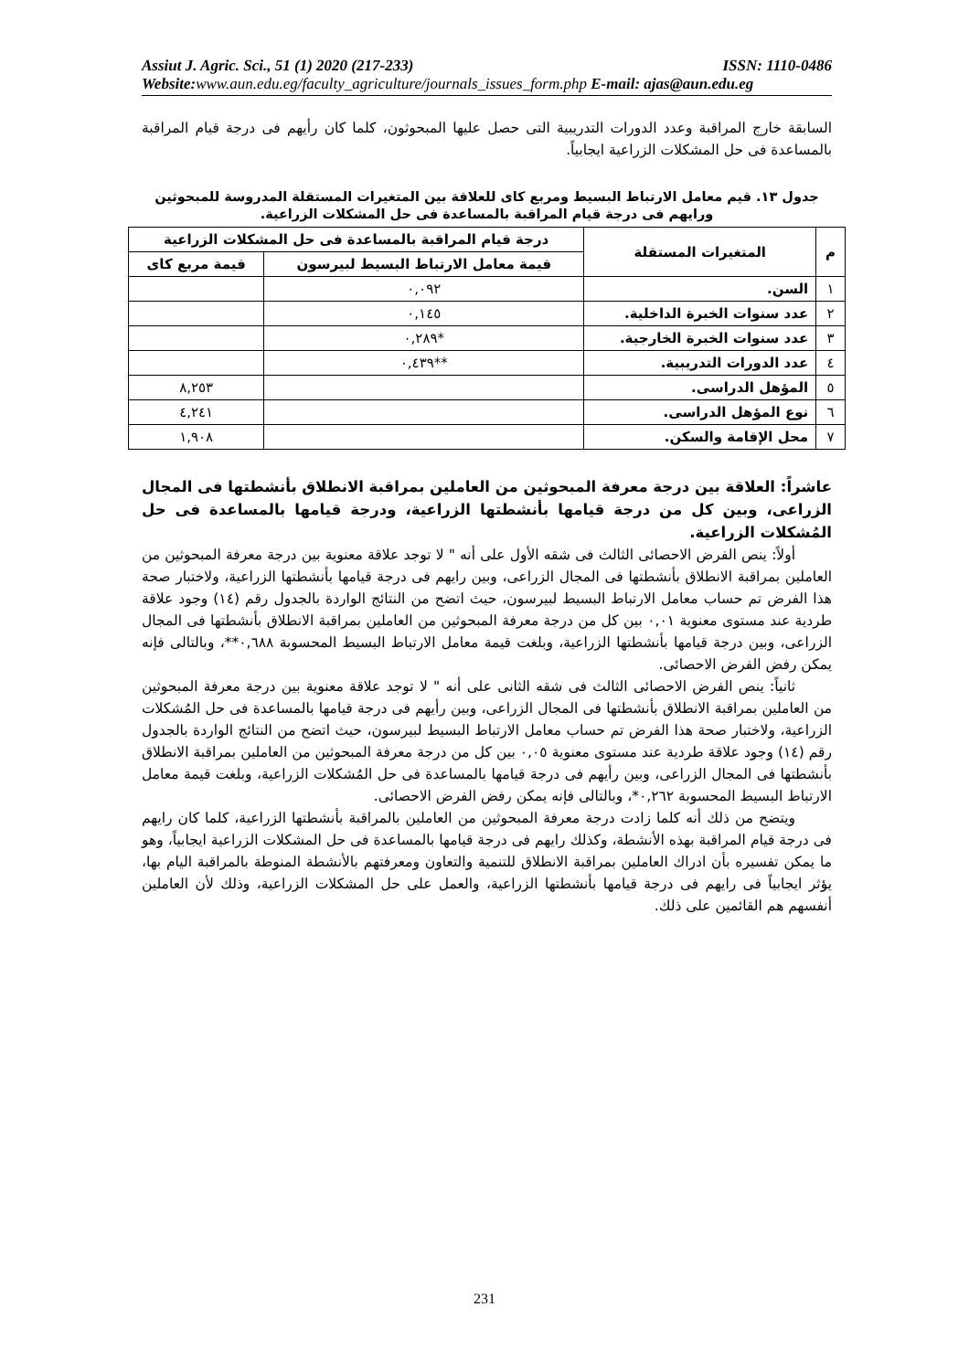Assiut J. Agric. Sci., 51 (1) 2020 (217-233) ISSN: 1110-0486
Website:www.aun.edu.eg/faculty_agriculture/journals_issues_form.php E-mail: ajas@aun.edu.eg
السابقة خارج المراقبة وعدد الدورات التدريبية التى حصل عليها المبحوثون، كلما كان رأيهم فى درجة قيام المراقبة بالمساعدة فى حل المشكلات الزراعية ايجابياً.
جدول ١٣. قيم معامل الارتباط البسيط ومربع كاى للعلاقة بين المتغيرات المستقلة المدروسة للمبحوثين ورايهم فى درجة قيام المراقبة بالمساعدة فى حل المشكلات الزراعية.
| م | المتغيرات المستقلة | درجة قيام المراقبة بالمساعدة فى حل المشكلات الزراعية | |
| --- | --- | --- | --- |
| | | قيمة معامل الارتباط البسيط لبيرسون | قيمة مربع كاى |
| ١ | السن. | ٠,٠٩٢ | |
| ٢ | عدد سنوات الخبرة الداخلية. | ٠,١٤٥ | |
| ٣ | عدد سنوات الخبرة الخارجية. | *٠,٢٨٩ | |
| ٤ | عدد الدورات التدريبية. | **٠,٤٣٩ | |
| ٥ | المؤهل الدراسى. | | ٨,٢٥٣ |
| ٦ | نوع المؤهل الدراسى. | | ٤,٢٤١ |
| ٧ | محل الإقامة والسكن. | | ١,٩٠٨ |
عاشراً: العلاقة بين درجة معرفة المبحوثين من العاملين بمراقبة الانطلاق بأنشطتها فى المجال الزراعى، وبين كل من درجة قيامها بأنشطتها الزراعية، ودرجة قيامها بالمساعدة فى حل المُشكلات الزراعية.
أولاً: ينص الفرض الاحصائى الثالث فى شقه الأول على أنه " لا توجد علاقة معنوية بين درجة معرفة المبحوثين من العاملين بمراقبة الانطلاق بأنشطتها فى المجال الزراعى، وبين رايهم فى درجة قيامها بأنشطتها الزراعية، ولاختبار صحة هذا الفرض تم حساب معامل الارتباط البسيط لبيرسون، حيث اتضح من النتائج الواردة بالجدول رقم (١٤) وجود علاقة طردية عند مستوى معنوية ٠,٠١ بين كل من درجة معرفة المبحوثين من العاملين بمراقبة الانطلاق بأنشطتها فى المجال الزراعى، وبين درجة قيامها بأنشطتها الزراعية، وبلغت قيمة معامل الارتباط البسيط المحسوبة ٠,٦٨٨**، وبالتالى فإنه يمكن رفض الفرض الاحصائى.
ثانياً: ينص الفرض الاحصائى الثالث فى شقه الثانى على أنه " لا توجد علاقة معنوية بين درجة معرفة المبحوثين من العاملين بمراقبة الانطلاق بأنشطتها فى المجال الزراعى، وبين رأيهم فى درجة قيامها بالمساعدة فى حل المُشكلات الزراعية، ولاختبار صحة هذا الفرض تم حساب معامل الارتباط البسيط لبيرسون، حيث اتضح من النتائج الواردة بالجدول رقم (١٤) وجود علاقة طردية عند مستوى معنوية ٠,٠٥ بين كل من درجة معرفة المبحوثين من العاملين بمراقبة الانطلاق بأنشطتها فى المجال الزراعى، وبين رأيهم فى درجة قيامها بالمساعدة فى حل المُشكلات الزراعية، وبلغت قيمة معامل الارتباط البسيط المحسوبة ٠,٢٦٢*، وبالتالى فإنه يمكن رفض الفرض الاحصائى.
ويتضح من ذلك أنه كلما زادت درجة معرفة المبحوثين من العاملين بالمراقبة بأنشطتها الزراعية، كلما كان رايهم فى درجة قيام المراقبة بهذه الأنشطة، وكذلك رايهم فى درجة قيامها بالمساعدة فى حل المشكلات الزراعية ايجابياً، وهو ما يمكن تفسيره بأن ادراك العاملين بمراقبة الانطلاق للتنمية والتعاون ومعرفتهم بالأنشطة المنوطة بالمراقبة اليام بها، يؤثر ايجابياً فى رايهم فى درجة قيامها بأنشطتها الزراعية، والعمل على حل المشكلات الزراعية، وذلك لأن العاملين أنفسهم هم القائمين على ذلك.
231